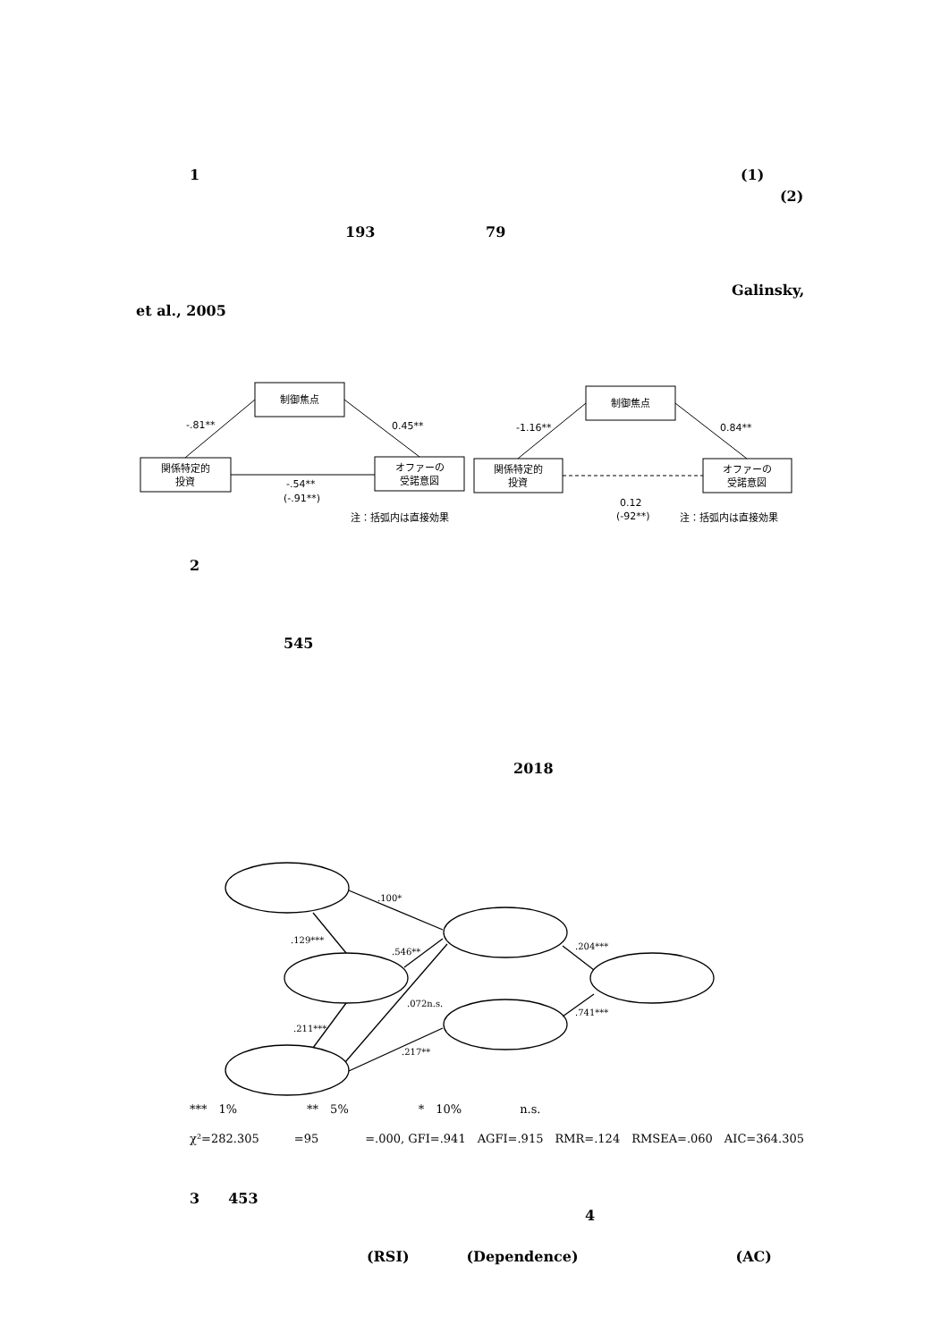1 (1)
(2)
193 79
Galinsky,
et al., 2005
制御焦点
関係特定的
投資
オファーの
受諾意図
-.81**
0.45**
-.54**
(-.91**)
注：括弧内は直接効果
制御焦点
関係特定的
投資
オファーの
受諾意図
-1.16**
0.84**
0.12
(-92**)
注：括弧内は直接効果
.100*
.129***
.546**
.072n.s.
.211***
.217**
.204***
.741***
2
545
2018
***　1%　　　　　　**　5%　　　　　　*　10%　　　　　n.s.
χ²=282.305　　　=95　　　　=.000, GFI=.941　AGFI=.915　RMR=.124　RMSEA=.060　AIC=364.305
3　　453
4
(RSI)　　　　(Dependence)　　　　　　　　　　　(AC)